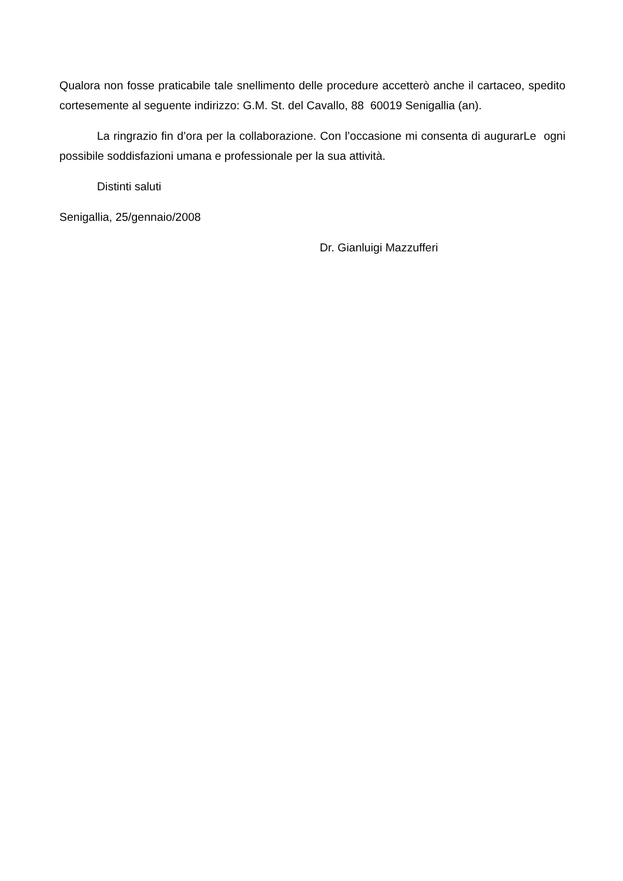Qualora non fosse praticabile tale snellimento delle procedure accetterò anche il cartaceo, spedito cortesemente al seguente indirizzo: G.M. St. del Cavallo, 88 60019 Senigallia (an).
La ringrazio fin d’ora per la collaborazione. Con l’occasione mi consenta di augurarLe ogni possibile soddisfazioni umana e professionale per la sua attività.
Distinti saluti
Senigallia, 25/gennaio/2008
Dr. Gianluigi Mazzufferi